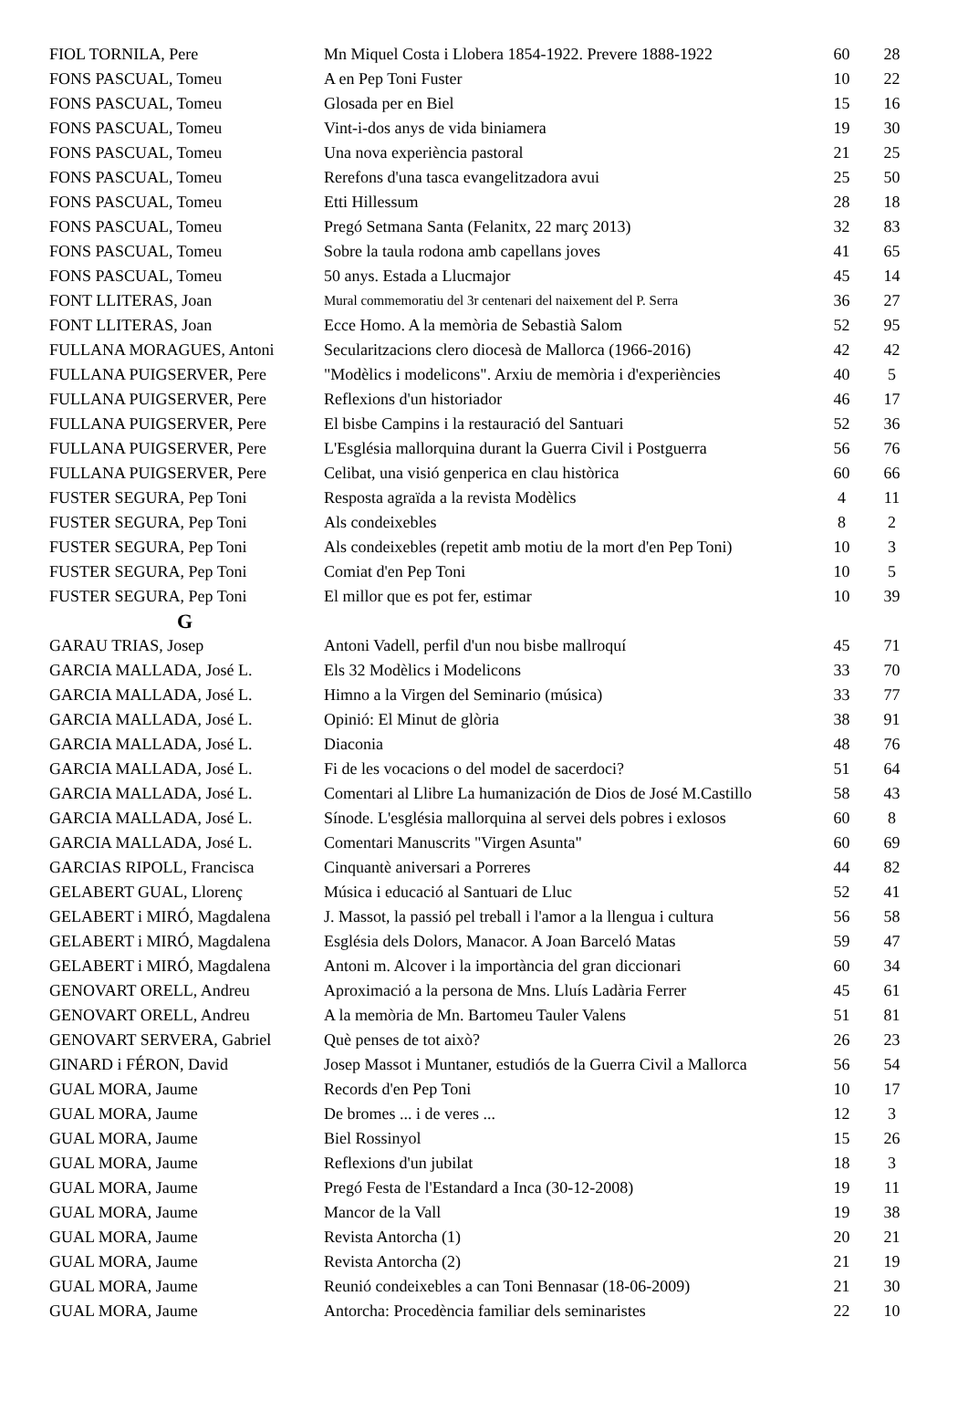| FIOL TORNILA, Pere | Mn Miquel Costa i Llobera 1854-1922. Prevere 1888-1922 | 60 | 28 |
| FONS PASCUAL, Tomeu | A en Pep Toni Fuster | 10 | 22 |
| FONS PASCUAL, Tomeu | Glosada per en Biel | 15 | 16 |
| FONS PASCUAL, Tomeu | Vint-i-dos anys de vida biniamera | 19 | 30 |
| FONS PASCUAL, Tomeu | Una nova experiència pastoral | 21 | 25 |
| FONS PASCUAL, Tomeu | Rerefons d'una tasca evangelitzadora avui | 25 | 50 |
| FONS PASCUAL, Tomeu | Etti Hillessum | 28 | 18 |
| FONS PASCUAL, Tomeu | Pregó Setmana Santa (Felanitx, 22 març 2013) | 32 | 83 |
| FONS PASCUAL, Tomeu | Sobre la taula rodona amb capellans joves | 41 | 65 |
| FONS PASCUAL, Tomeu | 50 anys. Estada a Llucmajor | 45 | 14 |
| FONT LLITERAS, Joan | Mural commemoratiu del 3r centenari del naixement del P. Serra | 36 | 27 |
| FONT LLITERAS, Joan | Ecce Homo. A la memòria de Sebastià Salom | 52 | 95 |
| FULLANA MORAGUES, Antoni | Secularitzacions clero diocesà de Mallorca (1966-2016) | 42 | 42 |
| FULLANA PUIGSERVER, Pere | "Modèlics i modelicons". Arxiu de memòria i d'experiències | 40 | 5 |
| FULLANA PUIGSERVER, Pere | Reflexions d'un historiador | 46 | 17 |
| FULLANA PUIGSERVER, Pere | El bisbe Campins i la restauració del Santuari | 52 | 36 |
| FULLANA PUIGSERVER, Pere | L'Església mallorquina durant la Guerra Civil i Postguerra | 56 | 76 |
| FULLANA PUIGSERVER, Pere | Celibat, una visió genperica en clau històrica | 60 | 66 |
| FUSTER SEGURA, Pep Toni | Resposta agraïda a la revista Modèlics | 4 | 11 |
| FUSTER SEGURA, Pep Toni | Als condeixebles | 8 | 2 |
| FUSTER SEGURA, Pep Toni | Als condeixebles (repetit amb motiu de la mort d'en Pep Toni) | 10 | 3 |
| FUSTER SEGURA, Pep Toni | Comiat d'en Pep Toni | 10 | 5 |
| FUSTER SEGURA, Pep Toni | El millor que es pot fer, estimar | 10 | 39 |
| G | | | |
| GARAU TRIAS, Josep | Antoni Vadell, perfil d'un nou bisbe mallroquí | 45 | 71 |
| GARCIA MALLADA, José L. | Els 32 Modèlics i Modelicons | 33 | 70 |
| GARCIA MALLADA, José L. | Himno a la Virgen del Seminario (música) | 33 | 77 |
| GARCIA MALLADA, José L. | Opinió: El Minut de glòria | 38 | 91 |
| GARCIA MALLADA, José L. | Diaconia | 48 | 76 |
| GARCIA MALLADA, José L. | Fi de les vocacions o del model de sacerdoci? | 51 | 64 |
| GARCIA MALLADA, José L. | Comentari al Llibre La humanización de Dios de José M.Castillo | 58 | 43 |
| GARCIA MALLADA, José L. | Sínode. L'església mallorquina al servei dels pobres i exlosos | 60 | 8 |
| GARCIA MALLADA, José L. | Comentari Manuscrits "Virgen Asunta" | 60 | 69 |
| GARCIAS RIPOLL, Francisca | Cinquantè aniversari a Porreres | 44 | 82 |
| GELABERT GUAL, Llorenç | Música i educació al Santuari de Lluc | 52 | 41 |
| GELABERT i MIRÓ, Magdalena | J. Massot, la passió pel treball i l'amor a la llengua i cultura | 56 | 58 |
| GELABERT i MIRÓ, Magdalena | Església dels Dolors, Manacor. A Joan Barceló Matas | 59 | 47 |
| GELABERT i MIRÓ, Magdalena | Antoni m. Alcover i la importància del gran diccionari | 60 | 34 |
| GENOVART ORELL, Andreu | Aproximació a la persona de Mns. Lluís Ladària Ferrer | 45 | 61 |
| GENOVART ORELL, Andreu | A la memòria de Mn. Bartomeu Tauler Valens | 51 | 81 |
| GENOVART SERVERA, Gabriel | Què penses de tot això? | 26 | 23 |
| GINARD i FÉRON, David | Josep Massot i Muntaner, estudiós de la Guerra Civil a Mallorca | 56 | 54 |
| GUAL MORA, Jaume | Records d'en Pep Toni | 10 | 17 |
| GUAL MORA, Jaume | De bromes ... i de veres ... | 12 | 3 |
| GUAL MORA, Jaume | Biel Rossinyol | 15 | 26 |
| GUAL MORA, Jaume | Reflexions d'un jubilat | 18 | 3 |
| GUAL MORA, Jaume | Pregó Festa de l'Estandard a Inca (30-12-2008) | 19 | 11 |
| GUAL MORA, Jaume | Mancor de la Vall | 19 | 38 |
| GUAL MORA, Jaume | Revista Antorcha (1) | 20 | 21 |
| GUAL MORA, Jaume | Revista Antorcha (2) | 21 | 19 |
| GUAL MORA, Jaume | Reunió condeixebles a can Toni Bennasar (18-06-2009) | 21 | 30 |
| GUAL MORA, Jaume | Antorcha: Procedència familiar dels seminaristes | 22 | 10 |